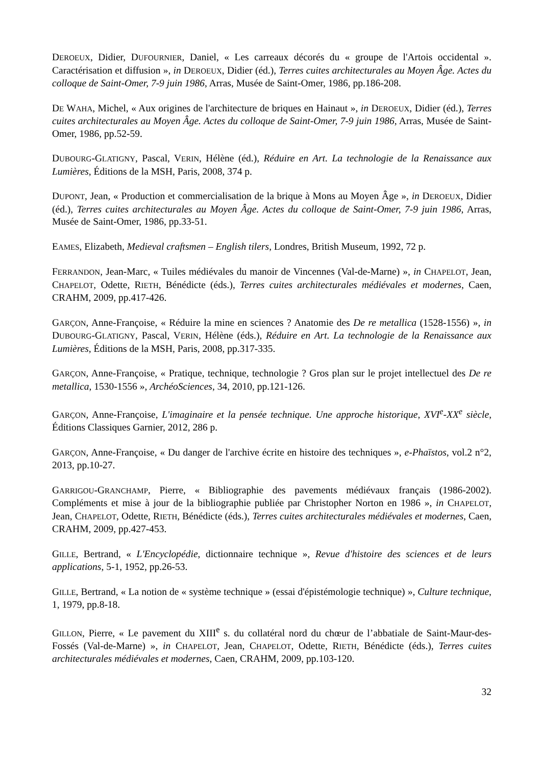DEROEUX, Didier, DUFOURNIER, Daniel, « Les carreaux décorés du « groupe de l'Artois occidental ». Caractérisation et diffusion », in DEROEUX, Didier (éd.), Terres cuites architecturales au Moyen Âge. Actes du colloque de Saint-Omer, 7-9 juin 1986, Arras, Musée de Saint-Omer, 1986, pp.186-208.
DE WAHA, Michel, « Aux origines de l'architecture de briques en Hainaut », in DEROEUX, Didier (éd.), Terres cuites architecturales au Moyen Âge. Actes du colloque de Saint-Omer, 7-9 juin 1986, Arras, Musée de Saint-Omer, 1986, pp.52-59.
DUBOURG-GLATIGNY, Pascal, VERIN, Hélène (éd.), Réduire en Art. La technologie de la Renaissance aux Lumières, Éditions de la MSH, Paris, 2008, 374 p.
DUPONT, Jean, « Production et commercialisation de la brique à Mons au Moyen Âge », in DEROEUX, Didier (éd.), Terres cuites architecturales au Moyen Âge. Actes du colloque de Saint-Omer, 7-9 juin 1986, Arras, Musée de Saint-Omer, 1986, pp.33-51.
EAMES, Elizabeth, Medieval craftsmen – English tilers, Londres, British Museum, 1992, 72 p.
FERRANDON, Jean-Marc, « Tuiles médiévales du manoir de Vincennes (Val-de-Marne) », in CHAPELOT, Jean, CHAPELOT, Odette, RIETH, Bénédicte (éds.), Terres cuites architecturales médiévales et modernes, Caen, CRAHM, 2009, pp.417-426.
GARÇON, Anne-Françoise, « Réduire la mine en sciences ? Anatomie des De re metallica (1528-1556) », in DUBOURG-GLATIGNY, Pascal, VERIN, Hélène (éds.), Réduire en Art. La technologie de la Renaissance aux Lumières, Éditions de la MSH, Paris, 2008, pp.317-335.
GARÇON, Anne-Françoise, « Pratique, technique, technologie ? Gros plan sur le projet intellectuel des De re metallica, 1530-1556 », ArchéoSciences, 34, 2010, pp.121-126.
GARÇON, Anne-Françoise, L'imaginaire et la pensée technique. Une approche historique, XVI<sup>e</sup>-XX<sup>e</sup> siècle, Éditions Classiques Garnier, 2012, 286 p.
GARÇON, Anne-Françoise, « Du danger de l'archive écrite en histoire des techniques », e-Phaïstos, vol.2 n°2, 2013, pp.10-27.
GARRIGOU-GRANCHAMP, Pierre, « Bibliographie des pavements médiévaux français (1986-2002). Compléments et mise à jour de la bibliographie publiée par Christopher Norton en 1986 », in CHAPELOT, Jean, CHAPELOT, Odette, RIETH, Bénédicte (éds.), Terres cuites architecturales médiévales et modernes, Caen, CRAHM, 2009, pp.427-453.
GILLE, Bertrand, « L'Encyclopédie, dictionnaire technique », Revue d'histoire des sciences et de leurs applications, 5-1, 1952, pp.26-53.
GILLE, Bertrand, « La notion de « système technique » (essai d'épistémologie technique) », Culture technique, 1, 1979, pp.8-18.
GILLON, Pierre, « Le pavement du XIII<sup>e</sup> s. du collatéral nord du chœur de l’abbatiale de Saint-Maur-des-Fossés (Val-de-Marne) », in CHAPELOT, Jean, CHAPELOT, Odette, RIETH, Bénédicte (éds.), Terres cuites architecturales médiévales et modernes, Caen, CRAHM, 2009, pp.103-120.
32